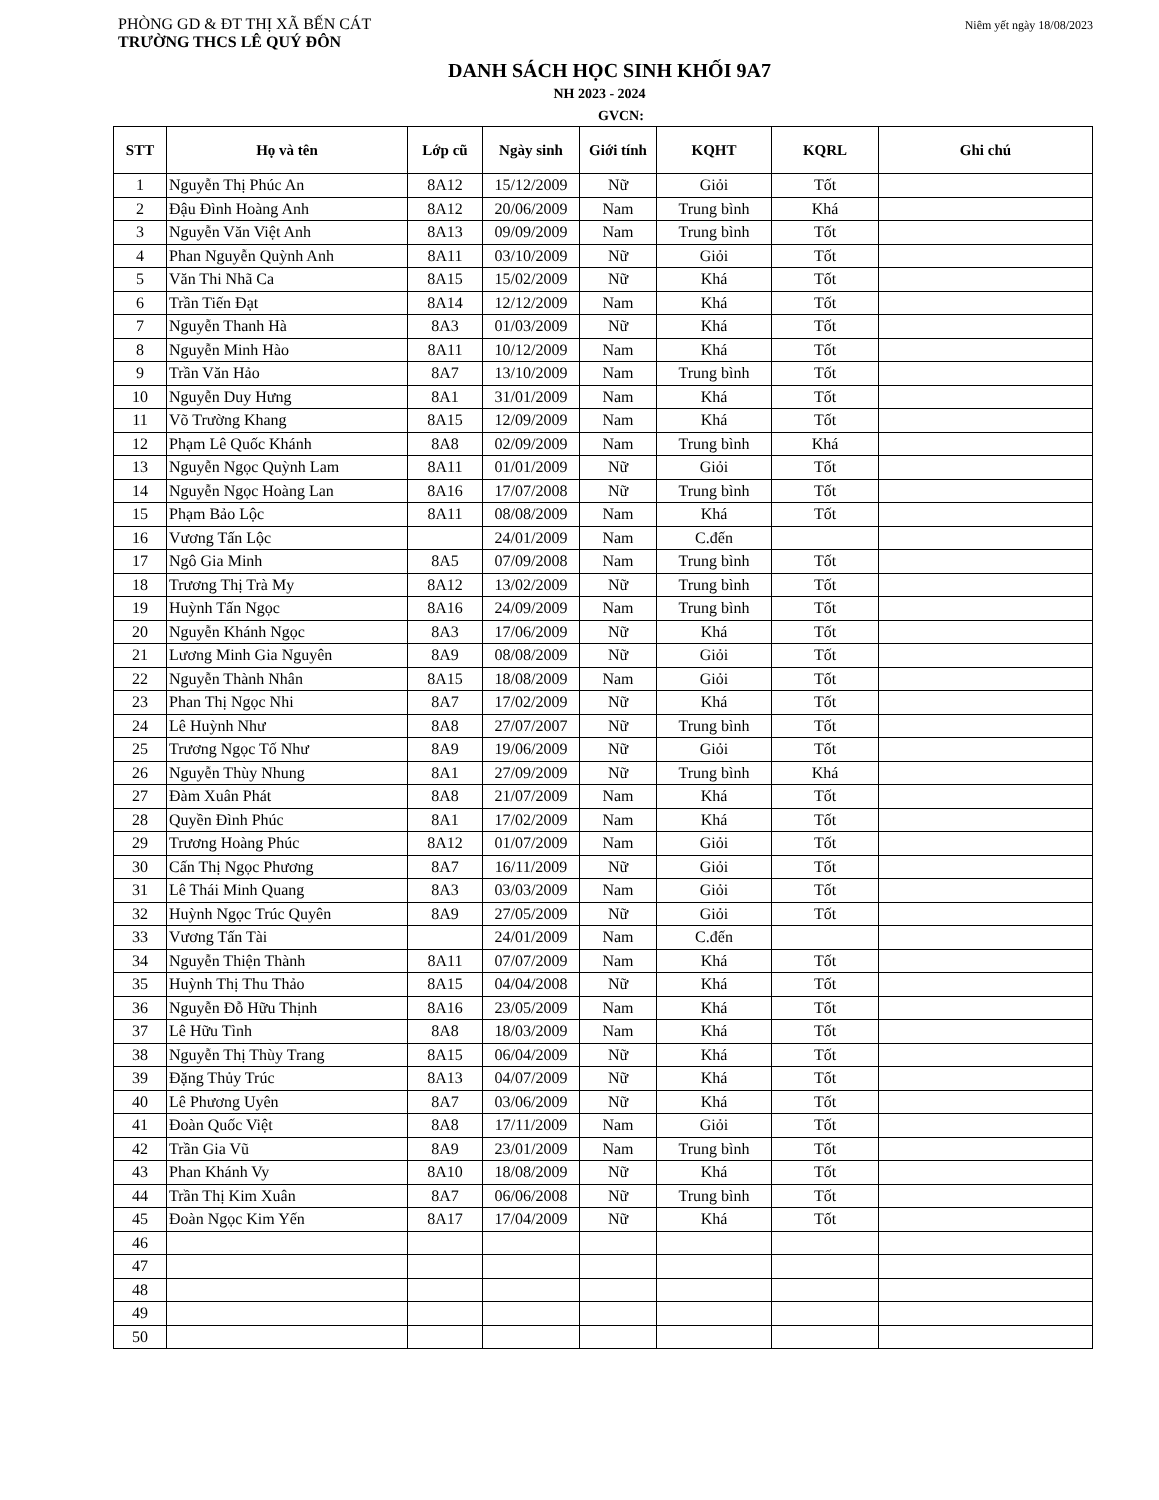PHÒNG GD & ĐT THỊ XÃ BẾN CÁT
TRƯỜNG THCS LÊ QUÝ ĐÔN
Niêm yết ngày 18/08/2023
DANH SÁCH HỌC SINH KHỐI 9A7
NH 2023 - 2024
GVCN:
| STT | Họ và tên | Lớp cũ | Ngày sinh | Giới tính | KQHT | KQRL | Ghi chú |
| --- | --- | --- | --- | --- | --- | --- | --- |
| 1 | Nguyễn Thị Phúc An | 8A12 | 15/12/2009 | Nữ | Giỏi | Tốt | |
| 2 | Đậu Đình Hoàng Anh | 8A12 | 20/06/2009 | Nam | Trung bình | Khá | |
| 3 | Nguyễn Văn Việt Anh | 8A13 | 09/09/2009 | Nam | Trung bình | Tốt | |
| 4 | Phan Nguyễn Quỳnh Anh | 8A11 | 03/10/2009 | Nữ | Giỏi | Tốt | |
| 5 | Văn Thi Nhã Ca | 8A15 | 15/02/2009 | Nữ | Khá | Tốt | |
| 6 | Trần Tiến Đạt | 8A14 | 12/12/2009 | Nam | Khá | Tốt | |
| 7 | Nguyễn Thanh Hà | 8A3 | 01/03/2009 | Nữ | Khá | Tốt | |
| 8 | Nguyễn Minh Hào | 8A11 | 10/12/2009 | Nam | Khá | Tốt | |
| 9 | Trần Văn Hảo | 8A7 | 13/10/2009 | Nam | Trung bình | Tốt | |
| 10 | Nguyễn Duy Hưng | 8A1 | 31/01/2009 | Nam | Khá | Tốt | |
| 11 | Võ Trường Khang | 8A15 | 12/09/2009 | Nam | Khá | Tốt | |
| 12 | Phạm Lê Quốc Khánh | 8A8 | 02/09/2009 | Nam | Trung bình | Khá | |
| 13 | Nguyễn Ngọc Quỳnh Lam | 8A11 | 01/01/2009 | Nữ | Giỏi | Tốt | |
| 14 | Nguyễn Ngọc Hoàng Lan | 8A16 | 17/07/2008 | Nữ | Trung bình | Tốt | |
| 15 | Phạm Bảo Lộc | 8A11 | 08/08/2009 | Nam | Khá | Tốt | |
| 16 | Vương Tấn Lộc | | 24/01/2009 | Nam | C.đến | | |
| 17 | Ngô Gia Minh | 8A5 | 07/09/2008 | Nam | Trung bình | Tốt | |
| 18 | Trương Thị Trà My | 8A12 | 13/02/2009 | Nữ | Trung bình | Tốt | |
| 19 | Huỳnh Tấn Ngọc | 8A16 | 24/09/2009 | Nam | Trung bình | Tốt | |
| 20 | Nguyễn Khánh Ngọc | 8A3 | 17/06/2009 | Nữ | Khá | Tốt | |
| 21 | Lương Minh Gia Nguyên | 8A9 | 08/08/2009 | Nữ | Giỏi | Tốt | |
| 22 | Nguyễn Thành Nhân | 8A15 | 18/08/2009 | Nam | Giỏi | Tốt | |
| 23 | Phan Thị Ngọc Nhi | 8A7 | 17/02/2009 | Nữ | Khá | Tốt | |
| 24 | Lê Huỳnh Như | 8A8 | 27/07/2007 | Nữ | Trung bình | Tốt | |
| 25 | Trương Ngọc Tố Như | 8A9 | 19/06/2009 | Nữ | Giỏi | Tốt | |
| 26 | Nguyễn Thùy Nhung | 8A1 | 27/09/2009 | Nữ | Trung bình | Khá | |
| 27 | Đàm Xuân Phát | 8A8 | 21/07/2009 | Nam | Khá | Tốt | |
| 28 | Quyền Đình Phúc | 8A1 | 17/02/2009 | Nam | Khá | Tốt | |
| 29 | Trương Hoàng Phúc | 8A12 | 01/07/2009 | Nam | Giỏi | Tốt | |
| 30 | Cấn Thị Ngọc Phương | 8A7 | 16/11/2009 | Nữ | Giỏi | Tốt | |
| 31 | Lê Thái Minh Quang | 8A3 | 03/03/2009 | Nam | Giỏi | Tốt | |
| 32 | Huỳnh Ngọc Trúc Quyên | 8A9 | 27/05/2009 | Nữ | Giỏi | Tốt | |
| 33 | Vương Tấn Tài | | 24/01/2009 | Nam | C.đến | | |
| 34 | Nguyễn Thiện Thành | 8A11 | 07/07/2009 | Nam | Khá | Tốt | |
| 35 | Huỳnh Thị Thu Thảo | 8A15 | 04/04/2008 | Nữ | Khá | Tốt | |
| 36 | Nguyễn Đỗ Hữu Thịnh | 8A16 | 23/05/2009 | Nam | Khá | Tốt | |
| 37 | Lê Hữu Tình | 8A8 | 18/03/2009 | Nam | Khá | Tốt | |
| 38 | Nguyễn Thị Thùy Trang | 8A15 | 06/04/2009 | Nữ | Khá | Tốt | |
| 39 | Đặng Thủy Trúc | 8A13 | 04/07/2009 | Nữ | Khá | Tốt | |
| 40 | Lê Phương Uyên | 8A7 | 03/06/2009 | Nữ | Khá | Tốt | |
| 41 | Đoàn Quốc Việt | 8A8 | 17/11/2009 | Nam | Giỏi | Tốt | |
| 42 | Trần Gia Vũ | 8A9 | 23/01/2009 | Nam | Trung bình | Tốt | |
| 43 | Phan Khánh Vy | 8A10 | 18/08/2009 | Nữ | Khá | Tốt | |
| 44 | Trần Thị Kim Xuân | 8A7 | 06/06/2008 | Nữ | Trung bình | Tốt | |
| 45 | Đoàn Ngọc Kim Yến | 8A17 | 17/04/2009 | Nữ | Khá | Tốt | |
| 46 | | | | | | | |
| 47 | | | | | | | |
| 48 | | | | | | | |
| 49 | | | | | | | |
| 50 | | | | | | | |